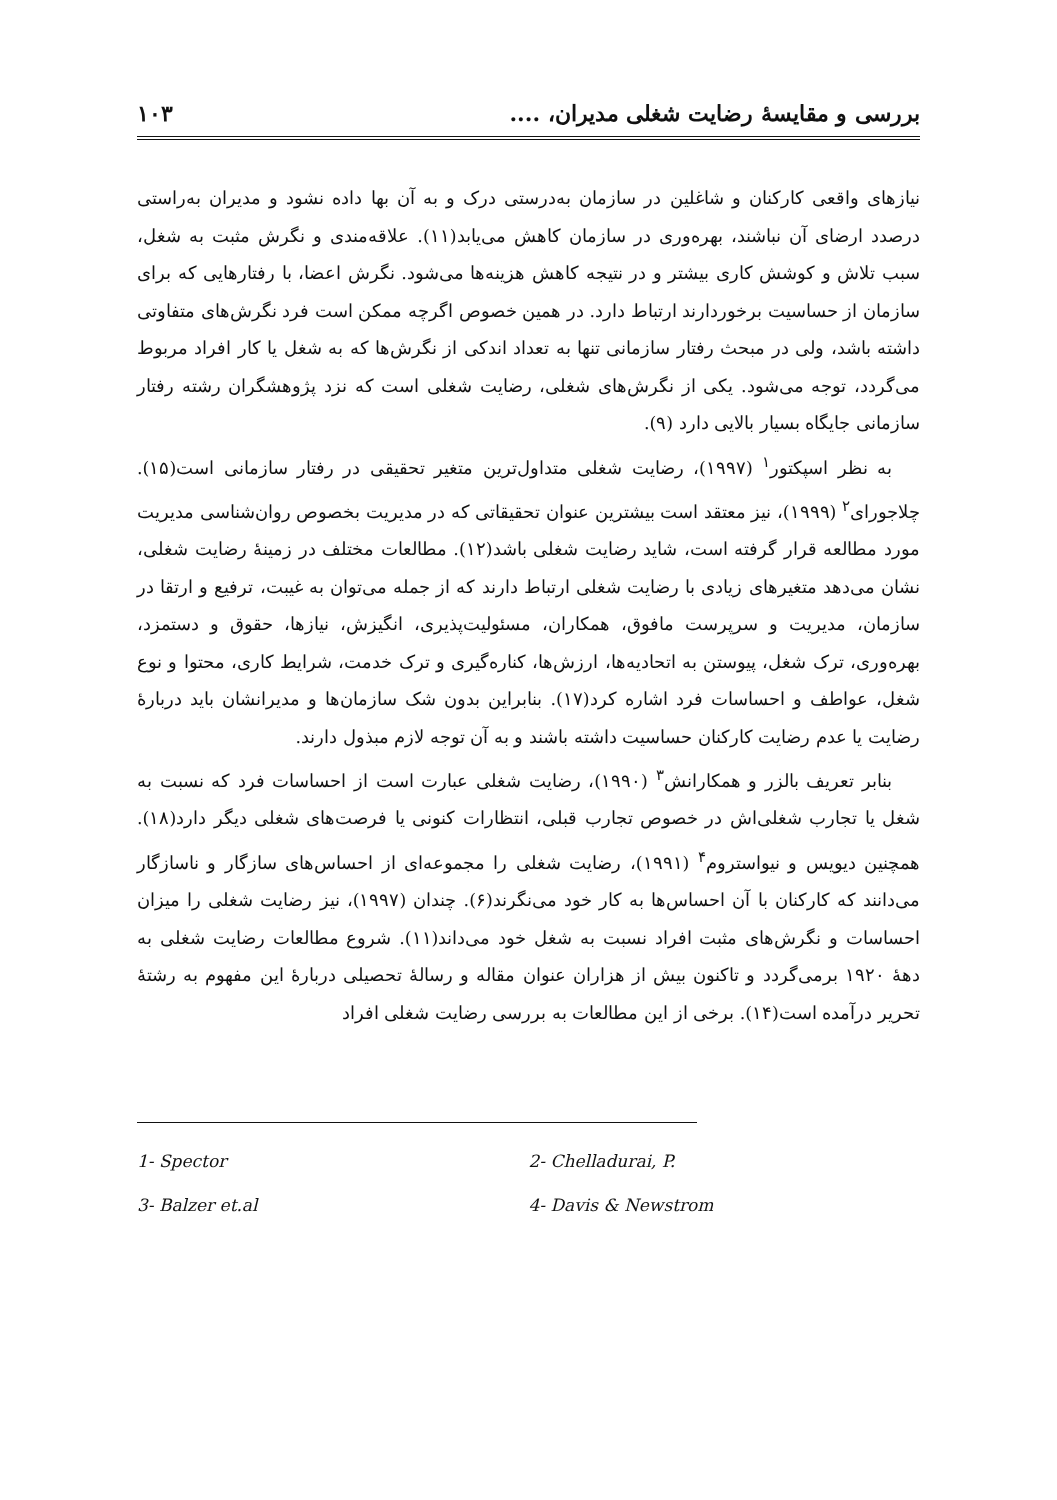بررسی و مقایسهٔ رضایت شغلی مدیران، .... ۱۰۳
نیازهای واقعی کارکنان و شاغلین در سازمان به‌درستی درک و به آن بها داده نشود و مدیران به‌راستی درصدد ارضای آن نباشند، بهره‌وری در سازمان کاهش می‌یابد(۱۱). علاقه‌مندی و نگرش مثبت به شغل، سبب تلاش و کوشش کاری بیشتر و در نتیجه کاهش هزینه‌ها می‌شود. نگرش اعضا، با رفتارهایی که برای سازمان از حساسیت برخوردارند ارتباط دارد. در همین خصوص اگرچه ممکن است فرد نگرش‌های متفاوتی داشته باشد، ولی در مبحث رفتار سازمانی تنها به تعداد اندکی از نگرش‌ها که به شغل یا کار افراد مربوط می‌گردد، توجه می‌شود. یکی از نگرش‌های شغلی، رضایت شغلی است که نزد پژوهشگران رشته رفتار سازمانی جایگاه بسیار بالایی دارد (۹).
به نظر اسپکتور<sup>۱</sup> (۱۹۹۷)، رضایت شغلی متداول‌ترین متغیر تحقیقی در رفتار سازمانی است(۱۵). چلاجورای<sup>۲</sup> (۱۹۹۹)، نیز معتقد است بیشترین عنوان تحقیقاتی که در مدیریت بخصوص روان‌شناسی مدیریت مورد مطالعه قرار گرفته است، شاید رضایت شغلی باشد(۱۲). مطالعات مختلف در زمینهٔ رضایت شغلی، نشان می‌دهد متغیرهای زیادی با رضایت شغلی ارتباط دارند که از جمله می‌توان به غیبت، ترفیع و ارتقا در سازمان، مدیریت و سرپرست مافوق، همکاران، مسئولیت‌پذیری، انگیزش، نیازها، حقوق و دستمزد، بهره‌وری، ترک شغل، پیوستن به اتحادیه‌ها، ارزش‌ها، کناره‌گیری و ترک خدمت، شرایط کاری، محتوا و نوع شغل، عواطف و احساسات فرد اشاره کرد(۱۷). بنابراین بدون شک سازمان‌ها و مدیرانشان باید دربارهٔ رضایت یا عدم رضایت کارکنان حساسیت داشته باشند و به آن توجه لازم مبذول دارند.
بنابر تعریف بالزر و همکارانش<sup>۳</sup> (۱۹۹۰)، رضایت شغلی عبارت است از احساسات فرد که نسبت به شغل یا تجارب شغلی‌اش در خصوص تجارب قبلی، انتظارات کنونی یا فرصت‌های شغلی دیگر دارد(۱۸). همچنین دیویس و نیواستروم<sup>۴</sup> (۱۹۹۱)، رضایت شغلی را مجموعه‌ای از احساس‌های سازگار و ناسازگار می‌دانند که کارکنان با آن احساس‌ها به کار خود می‌نگرند(۶). چندان (۱۹۹۷)، نیز رضایت شغلی را میزان احساسات و نگرش‌های مثبت افراد نسبت به شغل خود می‌داند(۱۱). شروع مطالعات رضایت شغلی به دههٔ ۱۹۲۰ برمی‌گردد و تاکنون بیش از هزاران عنوان مقاله و رسالهٔ تحصیلی دربارهٔ این مفهوم به رشتهٔ تحریر درآمده است(۱۴). برخی از این مطالعات به بررسی رضایت شغلی افراد
1- Spector 2- Chelladurai, P. 3- Balzer et.al 4- Davis & Newstrom